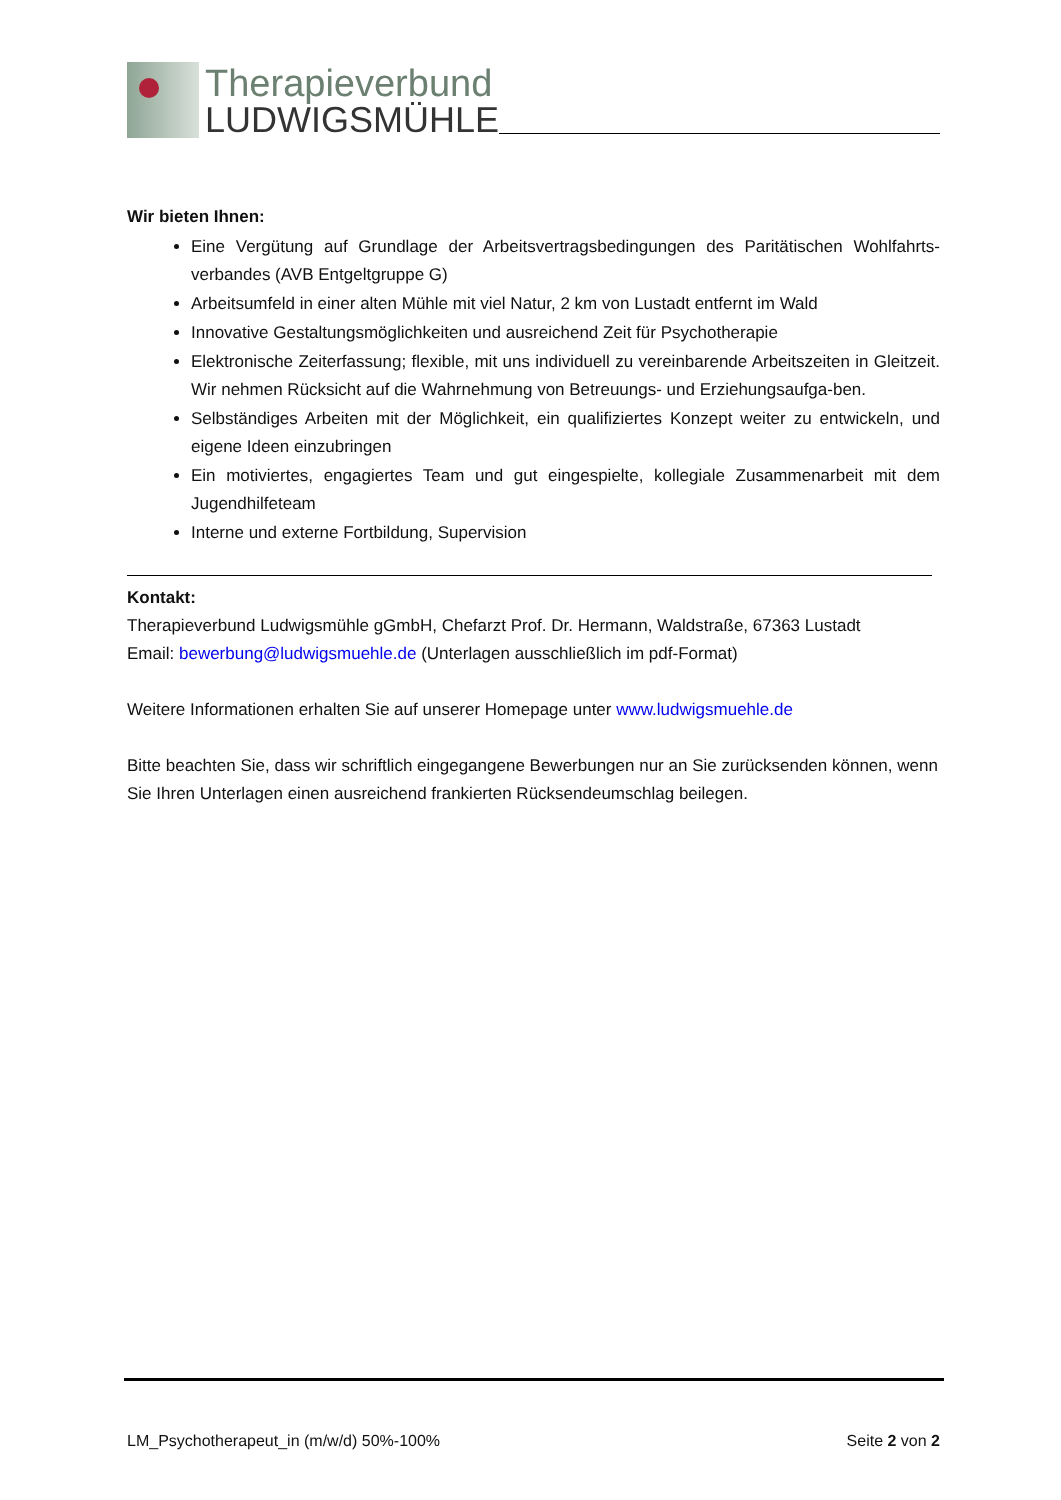Therapieverbund
LUDWIGSMÜHLE
Wir bieten Ihnen:
Eine Vergütung auf Grundlage der Arbeitsvertragsbedingungen des Paritätischen Wohlfahrts-verbandes (AVB Entgeltgruppe G)
Arbeitsumfeld in einer alten Mühle mit viel Natur, 2 km von Lustadt entfernt im Wald
Innovative Gestaltungsmöglichkeiten und ausreichend Zeit für Psychotherapie
Elektronische Zeiterfassung; flexible, mit uns individuell zu vereinbarende Arbeitszeiten in Gleitzeit. Wir nehmen Rücksicht auf die Wahrnehmung von Betreuungs- und Erziehungsaufga-ben.
Selbständiges Arbeiten mit der Möglichkeit, ein qualifiziertes Konzept weiter zu entwickeln, und eigene Ideen einzubringen
Ein motiviertes, engagiertes Team und gut eingespielte, kollegiale Zusammenarbeit mit dem Jugendhilfeteam
Interne und externe Fortbildung, Supervision
Kontakt:
Therapieverbund Ludwigsmühle gGmbH, Chefarzt Prof. Dr. Hermann, Waldstraße, 67363 Lustadt
Email: bewerbung@ludwigsmuehle.de (Unterlagen ausschließlich im pdf-Format)
Weitere Informationen erhalten Sie auf unserer Homepage unter www.ludwigsmuehle.de
Bitte beachten Sie, dass wir schriftlich eingegangene Bewerbungen nur an Sie zurücksenden können, wenn Sie Ihren Unterlagen einen ausreichend frankierten Rücksendeumschlag beilegen.
LM_Psychotherapeut_in (m/w/d) 50%-100% Seite 2 von 2